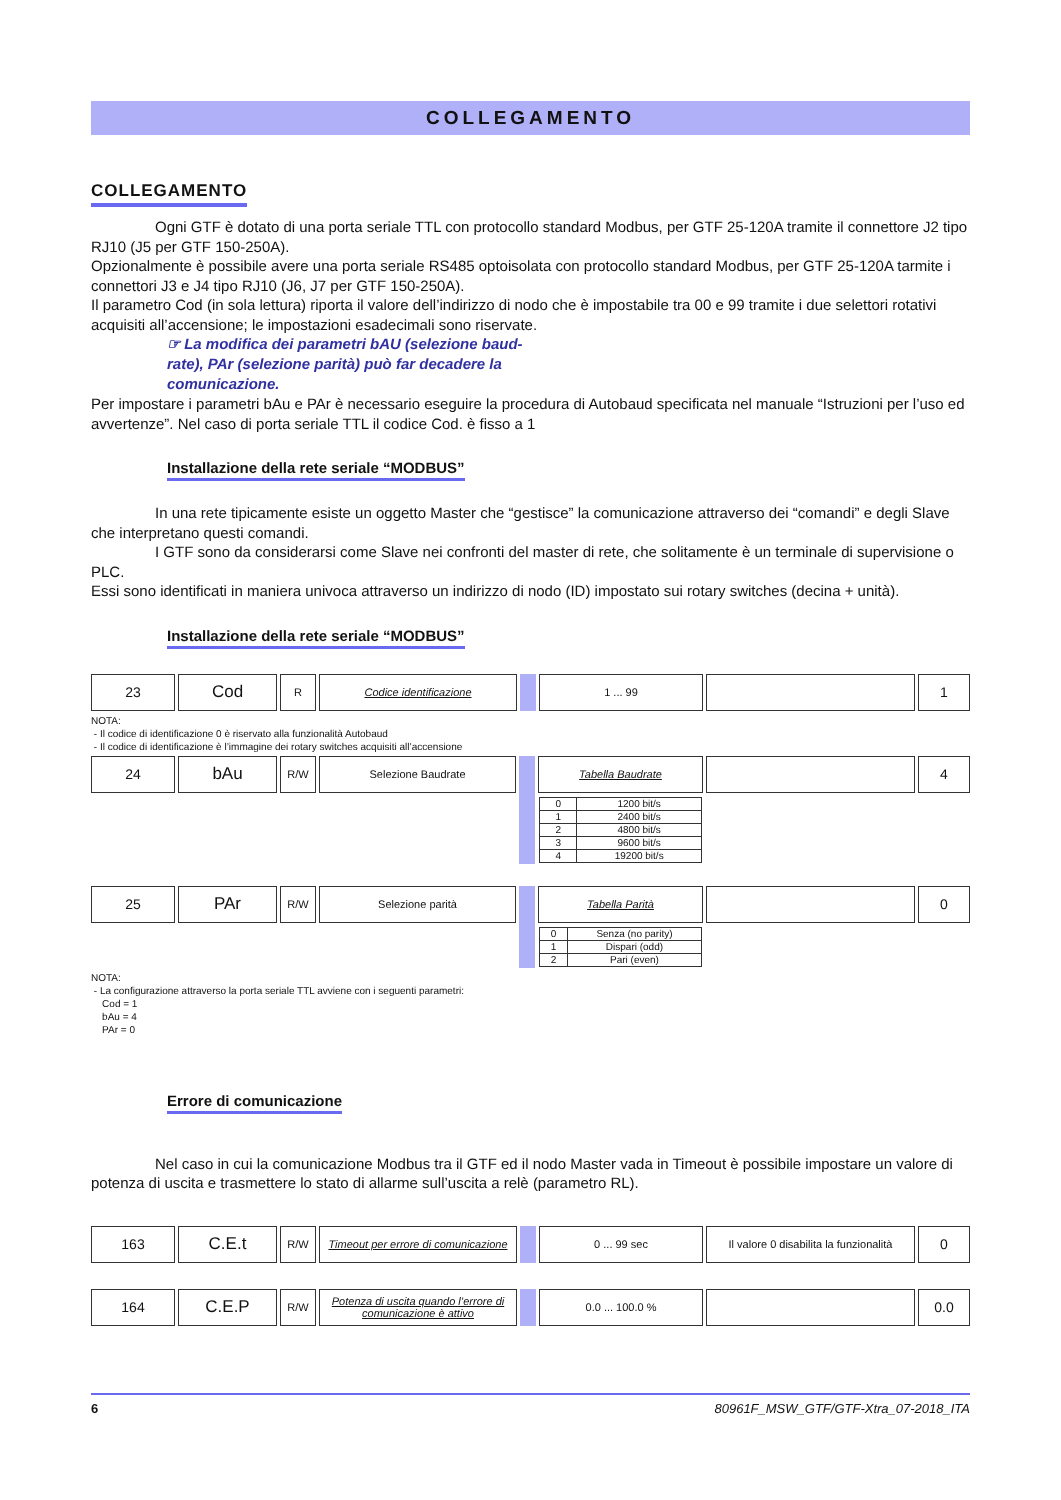COLLEGAMENTO
COLLEGAMENTO
Ogni GTF è dotato di una porta seriale TTL con protocollo standard Modbus, per GTF 25-120A tramite il connettore J2 tipo RJ10 (J5 per GTF 150-250A).
Opzionalmente è possibile avere una porta seriale RS485 optoisolata con protocollo standard Modbus, per GTF 25-120A tarmite i connettori J3 e J4 tipo RJ10 (J6, J7 per GTF 150-250A).
Il parametro Cod (in sola lettura) riporta il valore dell’indirizzo di nodo che è impostabile tra 00 e 99 tramite i due selettori rotativi acquisiti all’accensione; le impostazioni esadecimali sono riservate.
☞ La modifica dei parametri bAU (selezione baud-rate), PAr (selezione parità) può far decadere la comunicazione.
Per impostare i parametri bAu e PAr è necessario eseguire la procedura di Autobaud specificata nel manuale “Istruzioni per l’uso ed avvertenze”. Nel caso di porta seriale TTL il codice Cod. è fisso a 1
Installazione della rete seriale “MODBUS”
In una rete tipicamente esiste un oggetto Master che “gestisce” la comunicazione attraverso dei “comandi” e degli Slave che interpretano questi comandi.
I GTF sono da considerarsi come Slave nei confronti del master di rete, che solitamente è un terminale di supervisione o PLC.
Essi sono identificati in maniera univoca attraverso un indirizzo di nodo (ID) impostato sui rotary switches (decina + unità).
Installazione della rete seriale “MODBUS”
| 23 | Cod | R | Codice identificazione | | 1 ... 99 | | 1 |
NOTA:
- Il codice di identificazione 0 è riservato alla funzionalità Autobaud
- Il codice di identificazione è l’immagine dei rotary switches acquisiti all’accensione
| 24 | bAu | R/W | Selezione Baudrate | | Tabella Baudrate | | 4 |
| | | | | | / 0 / 1200 bit/s / / 1 / 2400 bit/s / / 2 / 4800 bit/s / / 3 / 9600 bit/s / / 4 / 19200 bit/s / | | |
| 25 | PAr | R/W | Selezione parità | | Tabella Parità | | 0 |
| | | | | | / 0 / Senza (no parity) / / 1 / Dispari (odd) / / 2 / Pari (even) / | | |
NOTA:
- La configurazione attraverso la porta seriale TTL avviene con i seguenti parametri:
Cod = 1
bAu = 4
PAr = 0
Errore di comunicazione
Nel caso in cui la comunicazione Modbus tra il GTF ed il nodo Master vada in Timeout è possibile impostare un valore di potenza di uscita e trasmettere lo stato di allarme sull’uscita a relè (parametro RL).
| 163 | C.E.t | R/W | Timeout per errore di comunicazione | | 0 ... 99 sec | Il valore 0 disabilita la funzionalità | 0 |
| 164 | C.E.P | R/W | Potenza di uscita quando l’errore di comunicazione è attivo | | 0.0 ... 100.0 % | | 0.0 |
6 80961F_MSW_GTF/GTF-Xtra_07-2018_ITA